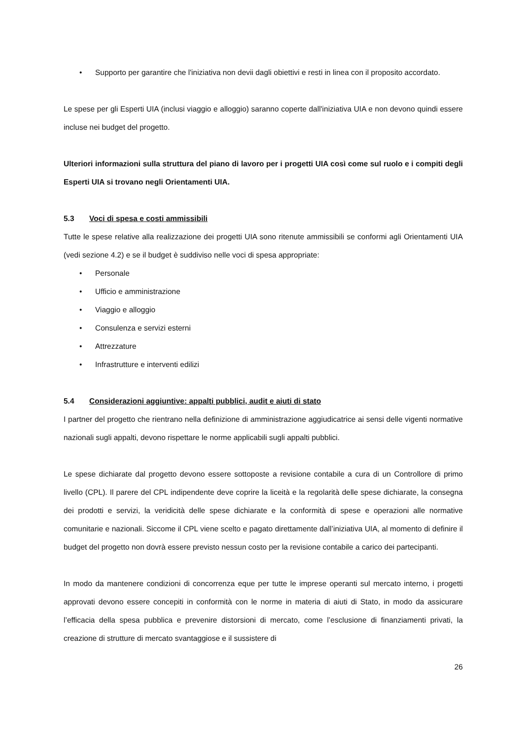• Supporto per garantire che l'iniziativa non devii dagli obiettivi e resti in linea con il proposito accordato.
Le spese per gli Esperti UIA (inclusi viaggio e alloggio) saranno coperte dall'iniziativa UIA e non devono quindi essere incluse nei budget del progetto.
Ulteriori informazioni sulla struttura del piano di lavoro per i progetti UIA così come sul ruolo e i compiti degli Esperti UIA si trovano negli Orientamenti UIA.
5.3 Voci di spesa e costi ammissibili
Tutte le spese relative alla realizzazione dei progetti UIA sono ritenute ammissibili se conformi agli Orientamenti UIA (vedi sezione 4.2) e se il budget è suddiviso nelle voci di spesa appropriate:
• Personale
• Ufficio e amministrazione
• Viaggio e alloggio
• Consulenza e servizi esterni
• Attrezzature
• Infrastrutture e interventi edilizi
5.4 Considerazioni aggiuntive: appalti pubblici, audit e aiuti di stato
I partner del progetto che rientrano nella definizione di amministrazione aggiudicatrice ai sensi delle vigenti normative nazionali sugli appalti, devono rispettare le norme applicabili sugli appalti pubblici.
Le spese dichiarate dal progetto devono essere sottoposte a revisione contabile a cura di un Controllore di primo livello (CPL). Il parere del CPL indipendente deve coprire la liceità e la regolarità delle spese dichiarate, la consegna dei prodotti e servizi, la veridicità delle spese dichiarate e la conformità di spese e operazioni alle normative comunitarie e nazionali. Siccome il CPL viene scelto e pagato direttamente dall’iniziativa UIA, al momento di definire il budget del progetto non dovrà essere previsto nessun costo per la revisione contabile a carico dei partecipanti.
In modo da mantenere condizioni di concorrenza eque per tutte le imprese operanti sul mercato interno, i progetti approvati devono essere concepiti in conformità con le norme in materia di aiuti di Stato, in modo da assicurare l’efficacia della spesa pubblica e prevenire distorsioni di mercato, come l’esclusione di finanziamenti privati, la creazione di strutture di mercato svantaggiose e il sussistere di
26